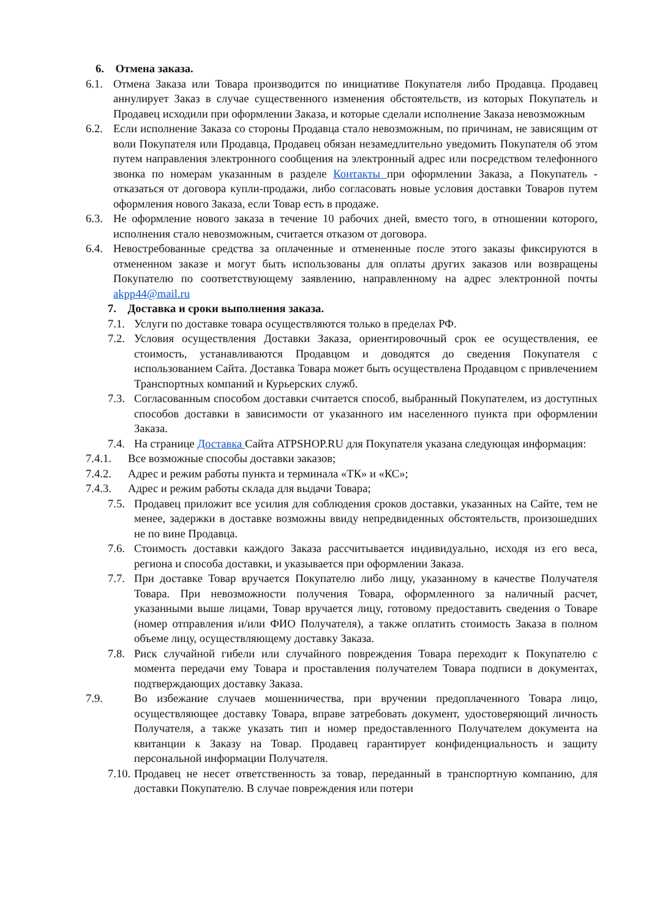6. Отмена заказа.
6.1. Отмена Заказа или Товара производится по инициативе Покупателя либо Продавца. Продавец аннулирует Заказ в случае существенного изменения обстоятельств, из которых Покупатель и Продавец исходили при оформлении Заказа, и которые сделали исполнение Заказа невозможным
6.2. Если исполнение Заказа со стороны Продавца стало невозможным, по причинам, не зависящим от воли Покупателя или Продавца, Продавец обязан незамедлительно уведомить Покупателя об этом путем направления электронного сообщения на электронный адрес или посредством телефонного звонка по номерам указанным в разделе Контакты при оформлении Заказа, а Покупатель - отказаться от договора купли-продажи, либо согласовать новые условия доставки Товаров путем оформления нового Заказа, если Товар есть в продаже.
6.3. Не оформление нового заказа в течение 10 рабочих дней, вместо того, в отношении которого, исполнения стало невозможным, считается отказом от договора.
6.4. Невостребованные средства за оплаченные и отмененные после этого заказы фиксируются в отмененном заказе и могут быть использованы для оплаты других заказов или возвращены Покупателю по соответствующему заявлению, направленному на адрес электронной почты akpp44@mail.ru
7. Доставка и сроки выполнения заказа.
7.1. Услуги по доставке товара осуществляются только в пределах РФ.
7.2. Условия осуществления Доставки Заказа, ориентировочный срок ее осуществления, ее стоимость, устанавливаются Продавцом и доводятся до сведения Покупателя с использованием Сайта. Доставка Товара может быть осуществлена Продавцом с привлечением Транспортных компаний и Курьерских служб.
7.3. Согласованным способом доставки считается способ, выбранный Покупателем, из доступных способов доставки в зависимости от указанного им населенного пункта при оформлении Заказа.
7.4. На странице Доставка Сайта ATPSHOP.RU для Покупателя указана следующая информация:
7.4.1. Все возможные способы доставки заказов;
7.4.2. Адрес и режим работы пункта и терминала «ТК» и «КС»;
7.4.3. Адрес и режим работы склада для выдачи Товара;
7.5. Продавец приложит все усилия для соблюдения сроков доставки, указанных на Сайте, тем не менее, задержки в доставке возможны ввиду непредвиденных обстоятельств, произошедших не по вине Продавца.
7.6. Стоимость доставки каждого Заказа рассчитывается индивидуально, исходя из его веса, региона и способа доставки, и указывается при оформлении Заказа.
7.7. При доставке Товар вручается Покупателю либо лицу, указанному в качестве Получателя Товара. При невозможности получения Товара, оформленного за наличный расчет, указанными выше лицами, Товар вручается лицу, готовому предоставить сведения о Товаре (номер отправления и/или ФИО Получателя), а также оплатить стоимость Заказа в полном объеме лицу, осуществляющему доставку Заказа.
7.8. Риск случайной гибели или случайного повреждения Товара переходит к Покупателю с момента передачи ему Товара и проставления получателем Товара подписи в документах, подтверждающих доставку Заказа.
7.9. Во избежание случаев мошенничества, при вручении предоплаченного Товара лицо, осуществляющее доставку Товара, вправе затребовать документ, удостоверяющий личность Получателя, а также указать тип и номер предоставленного Получателем документа на квитанции к Заказу на Товар. Продавец гарантирует конфиденциальность и защиту персональной информации Получателя.
7.10. Продавец не несет ответственность за товар, переданный в транспортную компанию, для доставки Покупателю. В случае повреждения или потери